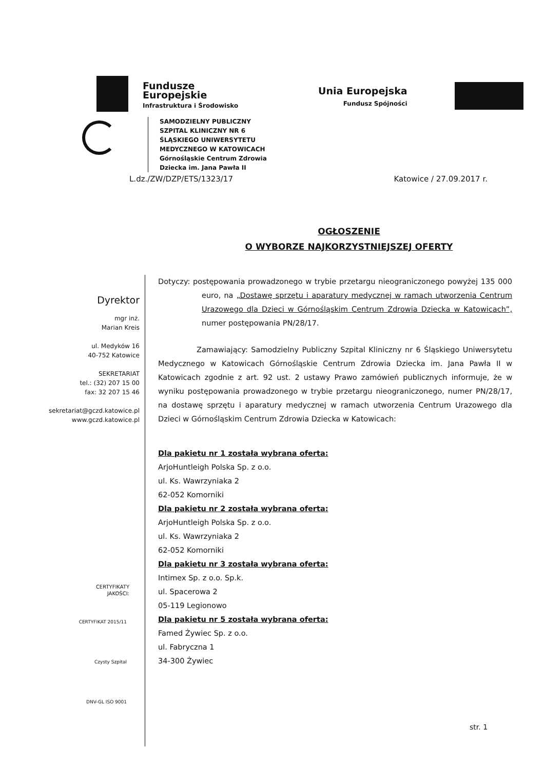Fundusze
Europejskie
Infrastruktura i Środowisko
Unia Europejska
Fundusz Spójności
SAMODZIELNY PUBLICZNY
SZPITAL KLINICZNY NR 6
ŚLĄSKIEGO UNIWERSYTETU
MEDYCZNEGO W KATOWICACH
Górnośląskie Centrum Zdrowia
Dziecka im. Jana Pawła II
L.dz./ZW/DZP/ETS/1323/17 Katowice / 27.09.2017 r.
OGŁOSZENIE
O WYBORZE NAJKORZYSTNIEJSZEJ OFERTY
Dyrektor
mgr inż.
Marian Kreis
ul. Medyków 16
40-752 Katowice
SEKRETARIAT
tel.: (32) 207 15 00
fax: 32 207 15 46
sekretariat@gczd.katowice.pl
www.gczd.katowice.pl
CERTYFIKATY
JAKOŚCI:
CERTYFIKAT 2015/11
Czysty Szpital
DNV-GL ISO 9001
Dotyczy: postępowania prowadzonego w trybie przetargu nieograniczonego powyżej 135 000 euro, na „Dostawę sprzętu i aparatury medycznej w ramach utworzenia Centrum Urazowego dla Dzieci w Górnośląskim Centrum Zdrowia Dziecka w Katowicach”, numer postępowania PN/28/17.
Zamawiający: Samodzielny Publiczny Szpital Kliniczny nr 6 Śląskiego Uniwersytetu Medycznego w Katowicach Górnośląskie Centrum Zdrowia Dziecka im. Jana Pawła II w Katowicach zgodnie z art. 92 ust. 2 ustawy Prawo zamówień publicznych informuje, że w wyniku postępowania prowadzonego w trybie przetargu nieograniczonego, numer PN/28/17, na dostawę sprzętu i aparatury medycznej w ramach utworzenia Centrum Urazowego dla Dzieci w Górnośląskim Centrum Zdrowia Dziecka w Katowicach:
Dla pakietu nr 1 została wybrana oferta:
ArjoHuntleigh Polska Sp. z o.o.
ul. Ks. Wawrzyniaka 2
62-052 Komorniki
Dla pakietu nr 2 została wybrana oferta:
ArjoHuntleigh Polska Sp. z o.o.
ul. Ks. Wawrzyniaka 2
62-052 Komorniki
Dla pakietu nr 3 została wybrana oferta:
Intimex Sp. z o.o. Sp.k.
ul. Spacerowa 2
05-119 Legionowo
Dla pakietu nr 5 została wybrana oferta:
Famed Żywiec Sp. z o.o.
ul. Fabryczna 1
34-300 Żywiec
str. 1